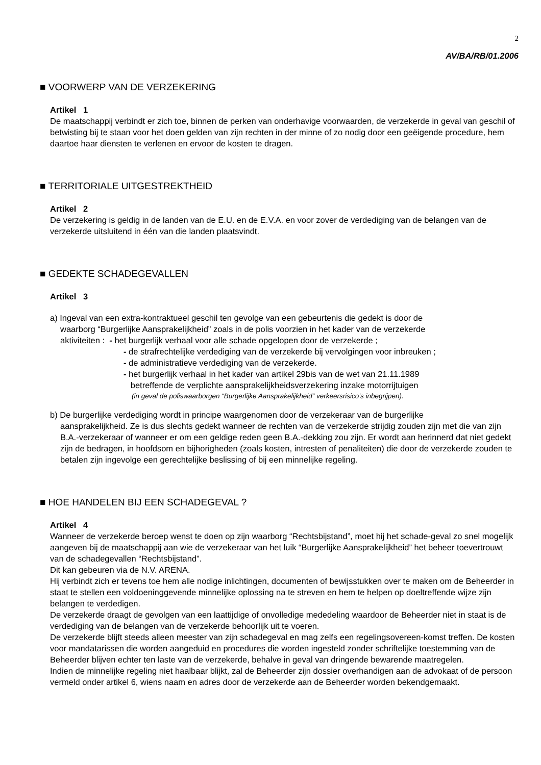2
AV/BA/RB/01.2006
■ VOORWERP VAN DE VERZEKERING
Artikel 1
De maatschappij verbindt er zich toe, binnen de perken van onderhavige voorwaarden, de verzekerde in geval van geschil of betwisting bij te staan voor het doen gelden van zijn rechten in der minne of zo nodig door een geëigende procedure, hem daartoe haar diensten te verlenen en ervoor de kosten te dragen.
■ TERRITORIALE UITGESTREKTHEID
Artikel 2
De verzekering is geldig in de landen van de E.U. en de E.V.A. en voor zover de verdediging van de belangen van de verzekerde uitsluitend in één van die landen plaatsvindt.
■ GEDEKTE SCHADEGEVALLEN
Artikel 3
a) Ingeval van een extra-kontraktueel geschil ten gevolge van een gebeurtenis die gedekt is door de
waarborg “Burgerlijke Aansprakelijkheid” zoals in de polis voorzien in het kader van de verzekerde
aktiviteiten : - het burgerlijk verhaal voor alle schade opgelopen door de verzekerde ;
- de strafrechtelijke verdediging van de verzekerde bij vervolgingen voor inbreuken ;
- de administratieve verdediging van de verzekerde.
- het burgerlijk verhaal in het kader van artikel 29bis van de wet van 21.11.1989
betreffende de verplichte aansprakelijkheidsverzekering inzake motorrijtuigen
(in geval de poliswaarborgen “Burgerlijke Aansprakelijkheid” verkeersrisico’s inbegrijpen).
b) De burgerlijke verdediging wordt in principe waargenomen door de verzekeraar van de burgerlijke
aansprakelijkheid. Ze is dus slechts gedekt wanneer de rechten van de verzekerde strijdig zouden zijn met die van zijn B.A.-verzekeraar of wanneer er om een geldige reden geen B.A.-dekking zou zijn. Er wordt aan herinnerd dat niet gedekt zijn de bedragen, in hoofdsom en bijhorigheden (zoals kosten, intresten of penaliteiten) die door de verzekerde zouden te betalen zijn ingevolge een gerechtelijke beslissing of bij een minnelijke regeling.
■ HOE HANDELEN BIJ EEN SCHADEGEVAL ?
Artikel 4
Wanneer de verzekerde beroep wenst te doen op zijn waarborg “Rechtsbijstand”, moet hij het schade-geval zo snel mogelijk aangeven bij de maatschappij aan wie de verzekeraar van het luik “Burgerlijke Aansprakelijkheid” het beheer toevertrouwt van de schadegevallen “Rechtsbijstand”.
Dit kan gebeuren via de N.V. ARENA.
Hij verbindt zich er tevens toe hem alle nodige inlichtingen, documenten of bewijsstukken over te maken om de Beheerder in staat te stellen een voldoeninggevende minnelijke oplossing na te streven en hem te helpen op doeltreffende wijze zijn belangen te verdedigen.
De verzekerde draagt de gevolgen van een laattijdige of onvolledige mededeling waardoor de Beheerder niet in staat is de verdediging van de belangen van de verzekerde behoorlijk uit te voeren.
De verzekerde blijft steeds alleen meester van zijn schadegeval en mag zelfs een regelingsovereen-komst treffen. De kosten voor mandatarissen die worden aangeduid en procedures die worden ingesteld zonder schriftelijke toestemming van de Beheerder blijven echter ten laste van de verzekerde, behalve in geval van dringende bewarende maatregelen.
Indien de minnelijke regeling niet haalbaar blijkt, zal de Beheerder zijn dossier overhandigen aan de advokaat of de persoon vermeld onder artikel 6, wiens naam en adres door de verzekerde aan de Beheerder worden bekendgemaakt.